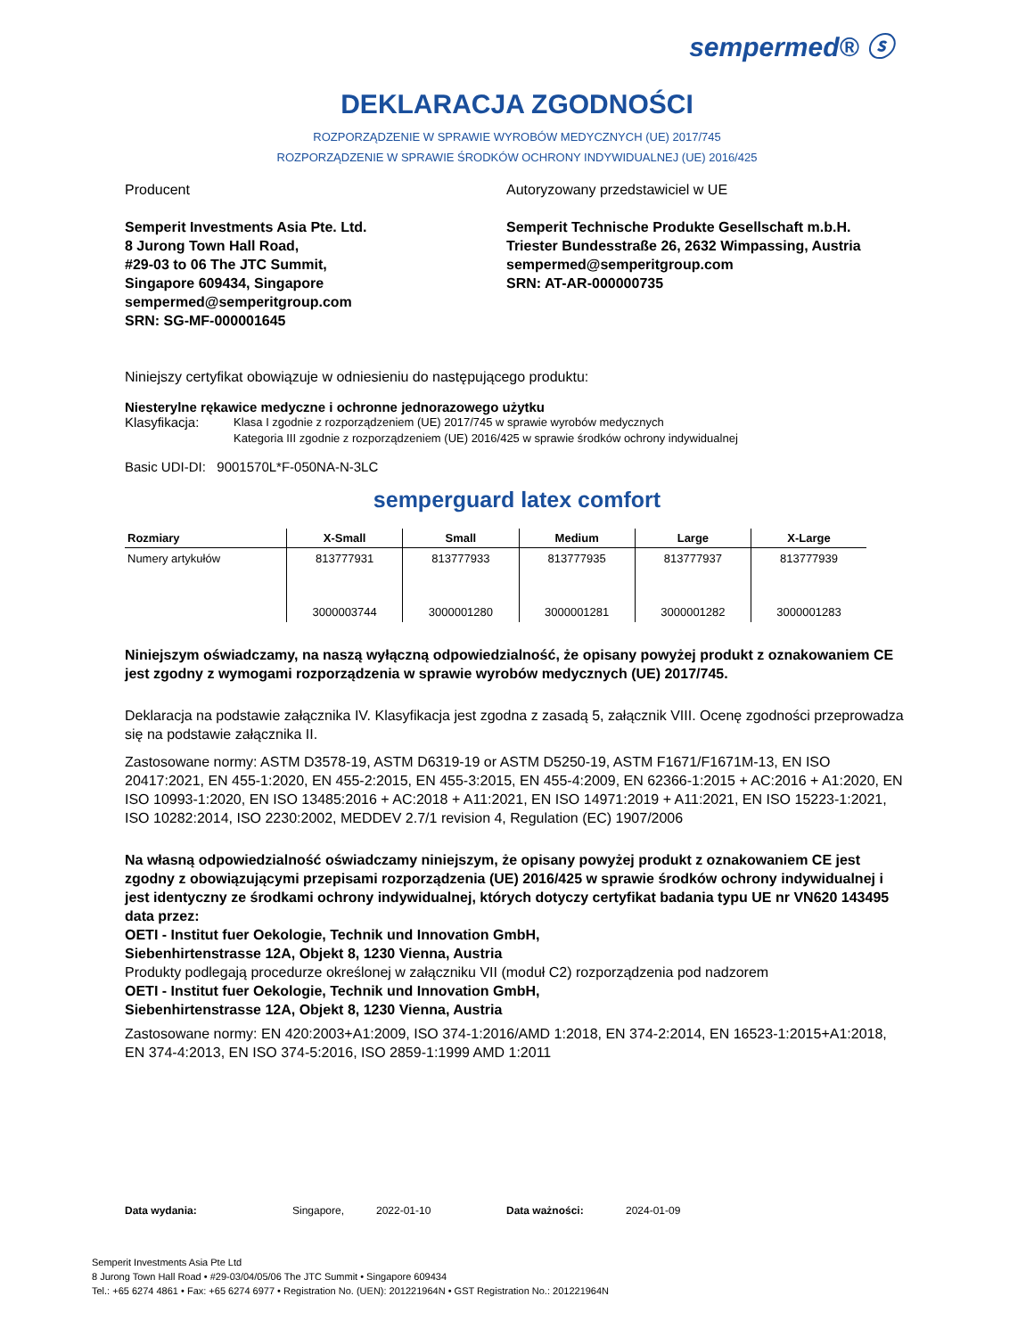sempermed® ⓢ
DEKLARACJA ZGODNOŚCI
ROZPORZĄDZENIE W SPRAWIE WYROBÓW MEDYCZNYCH (UE) 2017/745
ROZPORZĄDZENIE W SPRAWIE ŚRODKÓW OCHRONY INDYWIDUALNEJ (UE) 2016/425
Producent
Semperit Investments Asia Pte. Ltd.
8 Jurong Town Hall Road,
#29-03 to 06 The JTC Summit,
Singapore 609434, Singapore
sempermed@semperitgroup.com
SRN: SG-MF-000001645
Autoryzowany przedstawiciel w UE
Semperit Technische Produkte Gesellschaft m.b.H.
Triester Bundesstraße 26, 2632 Wimpassing, Austria
sempermed@semperitgroup.com
SRN: AT-AR-000000735
Niniejszy certyfikat obowiązuje w odniesieniu do następującego produktu:
Niesterylne rękawice medyczne i ochronne jednorazowego użytku
Klasyfikacja: Klasa I zgodnie z rozporządzeniem (UE) 2017/745 w sprawie wyrobów medycznych
Kategoria III zgodnie z rozporządzeniem (UE) 2016/425 w sprawie środków ochrony indywidualnej
Basic UDI-DI: 9001570L*F-050NA-N-3LC
semperguard latex comfort
| Rozmiary | X-Small | Small | Medium | Large | X-Large |
| --- | --- | --- | --- | --- | --- |
| Numery artykułów | 813777931 3000003744 | 813777933 3000001280 | 813777935 3000001281 | 813777937 3000001282 | 813777939 3000001283 |
Niniejszym oświadczamy, na naszą wyłączną odpowiedzialność, że opisany powyżej produkt z oznakowaniem CE jest zgodny z wymogami rozporządzenia w sprawie wyrobów medycznych (UE) 2017/745.
Deklaracja na podstawie załącznika IV. Klasyfikacja jest zgodna z zasadą 5, załącznik VIII. Ocenę zgodności przeprowadza się na podstawie załącznika II.
Zastosowane normy: ASTM D3578-19, ASTM D6319-19 or ASTM D5250-19, ASTM F1671/F1671M-13, EN ISO 20417:2021, EN 455-1:2020, EN 455-2:2015, EN 455-3:2015, EN 455-4:2009, EN 62366-1:2015 + AC:2016 + A1:2020, EN ISO 10993-1:2020, EN ISO 13485:2016 + AC:2018 + A11:2021, EN ISO 14971:2019 + A11:2021, EN ISO 15223-1:2021, ISO 10282:2014, ISO 2230:2002, MEDDEV 2.7/1 revision 4, Regulation (EC) 1907/2006
Na własną odpowiedzialność oświadczamy niniejszym, że opisany powyżej produkt z oznakowaniem CE jest zgodny z obowiązującymi przepisami rozporządzenia (UE) 2016/425 w sprawie środków ochrony indywidualnej i jest identyczny ze środkami ochrony indywidualnej, których dotyczy certyfikat badania typu UE nr VN620 143495 data przez:
OETI - Institut fuer Oekologie, Technik und Innovation GmbH,
Siebenhirtenstrasse 12A, Objekt 8, 1230 Vienna, Austria
Produkty podlegają procedurze określonej w załączniku VII (moduł C2) rozporządzenia pod nadzorem
OETI - Institut fuer Oekologie, Technik und Innovation GmbH,
Siebenhirtenstrasse 12A, Objekt 8, 1230 Vienna, Austria
Zastosowane normy: EN 420:2003+A1:2009, ISO 374-1:2016/AMD 1:2018, EN 374-2:2014, EN 16523-1:2015+A1:2018, EN 374-4:2013, EN ISO 374-5:2016, ISO 2859-1:1999 AMD 1:2011
Data wydania: Singapore, 2022-01-10 Data ważności: 2024-01-09
Semperit Investments Asia Pte Ltd
8 Jurong Town Hall Road • #29-03/04/05/06 The JTC Summit • Singapore 609434
Tel.: +65 6274 4861 • Fax: +65 6274 6977 • Registration No. (UEN): 201221964N • GST Registration No.: 201221964N